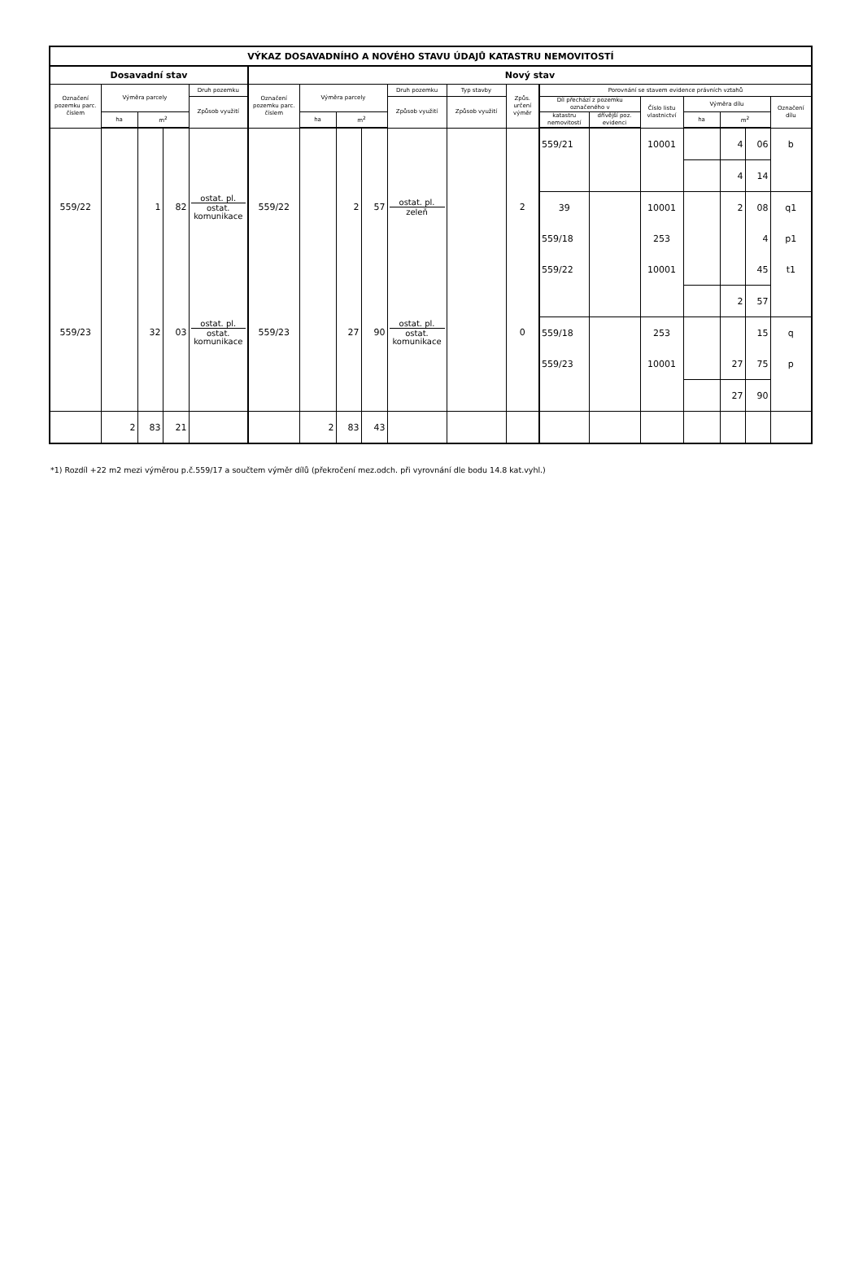| VÝKAZ DOSAVADNÍHO A NOVÉHO STAVU ÚDAJŮ KATASTRU NEMOVITOSTÍ | | | | | | | | | | | | | | | | | | |
| --- | --- | --- | --- | --- | --- | --- | --- | --- | --- | --- | --- | --- | --- | --- | --- | --- | --- | --- |
| Dosavadní stav | | | | | Nový stav | | | | | | | | | | | | | |
| Označení pozemku parc. číslem | Výměra parcely | | | Druh pozemku | Označení pozemku parc. číslem | Výměra parcely | | | Druh pozemku | Typ stavby | Způs. určení výměr | Porovnání se stavem evidence právních vztahů | | | | | | |
| | | | | | | | | | | | | Díl přechází z pozemku označeného v | | Číslo listu vlastnictví | Výměra dílu | | | Označení dílu |
| | | | | Způsob využití | | | | | Způsob využití | Způsob využití | | | | | | | | |
| | ha | m<sup>2</sup> | | | | ha | m<sup>2</sup> | | | | | katastru nemovitostí | dřívější poz. evidenci | | ha | m<sup>2</sup> | | |
| | | | | | | | | | | | | 559/21 | | 10001 | | 4 | 06 | b |
| | | | | | | | | | | | | | | | | 4 | 14 | |
| 559/22 | | 1 | 82 | ostat. pl. ostat. komunikace | 559/22 | | 2 | 57 | ostat. pl. zeleň | | 2 | 39 | | 10001 | | 2 | 08 | q1 |
| | | | | | | | | | | | | 559/18 | | 253 | | | 4 | p1 |
| | | | | | | | | | | | | 559/22 | | 10001 | | | 45 | t1 |
| | | | | | | | | | | | | | | | | 2 | 57 | |
| 559/23 | | 32 | 03 | ostat. pl. ostat. komunikace | 559/23 | | 27 | 90 | ostat. pl. ostat. komunikace | | 0 | 559/18 | | 253 | | | 15 | q |
| | | | | | | | | | | | | 559/23 | | 10001 | | 27 | 75 | p |
| | | | | | | | | | | | | | | | | 27 | 90 | |
| | 2 | 83 | 21 | | | 2 | 83 | 43 | | | | | | | | | | |
*1) Rozdíl +22 m2 mezi výměrou p.č.559/17 a součtem výměr dílů (překročení mez.odch. při vyrovnání dle bodu 14.8 kat.vyhl.)